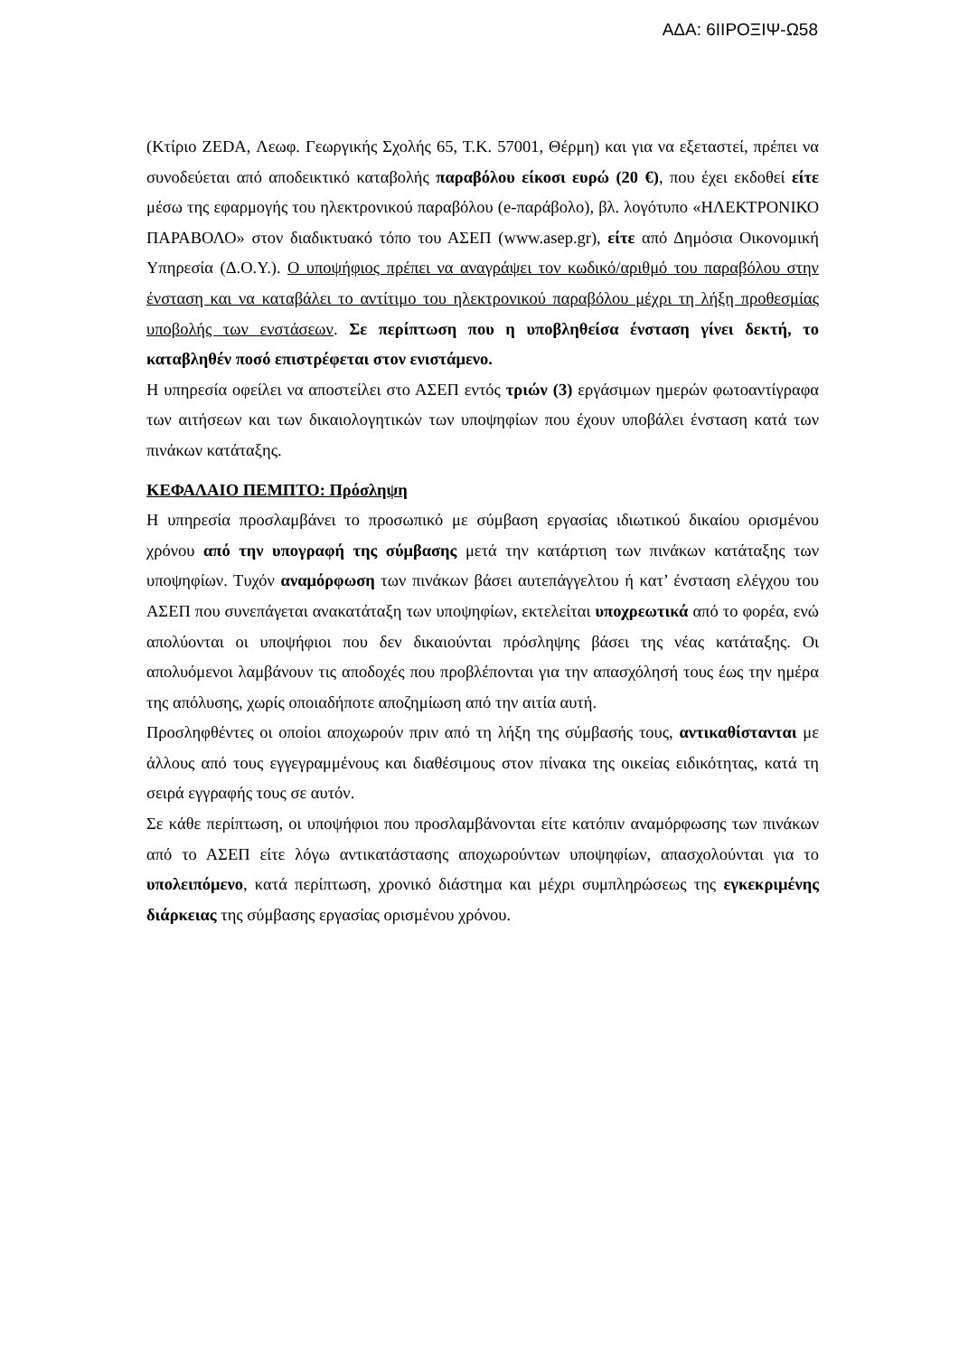ΑΔΑ: 6ΙΙΡΟΞΙΨ-Ω58
(Κτίριο ZEDA, Λεωφ. Γεωργικής Σχολής 65, Τ.Κ. 57001, Θέρμη) και για να εξεταστεί, πρέπει να συνοδεύεται από αποδεικτικό καταβολής παραβόλου είκοσι ευρώ (20 €), που έχει εκδοθεί είτε μέσω της εφαρμογής του ηλεκτρονικού παραβόλου (e-παράβολο), βλ. λογότυπο «ΗΛΕΚΤΡΟΝΙΚΟ ΠΑΡΑΒΟΛΟ» στον διαδικτυακό τόπο του ΑΣΕΠ (www.asep.gr), είτε από Δημόσια Οικονομική Υπηρεσία (Δ.Ο.Υ.). Ο υποψήφιος πρέπει να αναγράψει τον κωδικό/αριθμό του παραβόλου στην ένσταση και να καταβάλει το αντίτιμο του ηλεκτρονικού παραβόλου μέχρι τη λήξη προθεσμίας υποβολής των ενστάσεων. Σε περίπτωση που η υποβληθείσα ένσταση γίνει δεκτή, το καταβληθέν ποσό επιστρέφεται στον ενιστάμενο.
Η υπηρεσία οφείλει να αποστείλει στο ΑΣΕΠ εντός τριών (3) εργάσιμων ημερών φωτοαντίγραφα των αιτήσεων και των δικαιολογητικών των υποψηφίων που έχουν υποβάλει ένσταση κατά των πινάκων κατάταξης.
ΚΕΦΑΛΑΙΟ ΠΕΜΠΤΟ: Πρόσληψη
Η υπηρεσία προσλαμβάνει το προσωπικό με σύμβαση εργασίας ιδιωτικού δικαίου ορισμένου χρόνου από την υπογραφή της σύμβασης μετά την κατάρτιση των πινάκων κατάταξης των υποψηφίων. Τυχόν αναμόρφωση των πινάκων βάσει αυτεπάγγελτου ή κατ’ ένσταση ελέγχου του ΑΣΕΠ που συνεπάγεται ανακατάταξη των υποψηφίων, εκτελείται υποχρεωτικά από το φορέα, ενώ απολύονται οι υποψήφιοι που δεν δικαιούνται πρόσληψης βάσει της νέας κατάταξης. Οι απολυόμενοι λαμβάνουν τις αποδοχές που προβλέπονται για την απασχόλησή τους έως την ημέρα της απόλυσης, χωρίς οποιαδήποτε αποζημίωση από την αιτία αυτή.
Προσληφθέντες οι οποίοι αποχωρούν πριν από τη λήξη της σύμβασής τους, αντικαθίστανται με άλλους από τους εγγεγραμμένους και διαθέσιμους στον πίνακα της οικείας ειδικότητας, κατά τη σειρά εγγραφής τους σε αυτόν.
Σε κάθε περίπτωση, οι υποψήφιοι που προσλαμβάνονται είτε κατόπιν αναμόρφωσης των πινάκων από το ΑΣΕΠ είτε λόγω αντικατάστασης αποχωρούντων υποψηφίων, απασχολούνται για το υπολειπόμενο, κατά περίπτωση, χρονικό διάστημα και μέχρι συμπληρώσεως της εγκεκριμένης διάρκειας της σύμβασης εργασίας ορισμένου χρόνου.